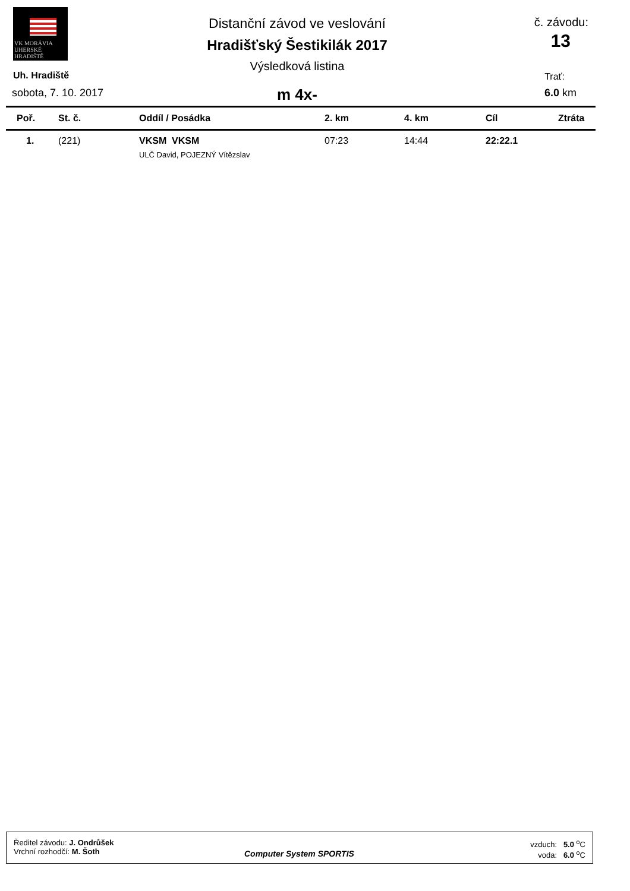VK MORÁVIA
UHERSKÉ HRADIŠTĚ
Distanční závod ve veslování
Hradišťský Šestikilák 2017
Výsledková listina
m 4x-
Uh. Hradiště
sobota, 7. 10. 2017
č. závodu:
13
Trať:
6.0 km
| Poř. | St. č. | Oddíl / Posádka | 2. km | 4. km | Cíl | Ztráta |
| --- | --- | --- | --- | --- | --- | --- |
| 1. | (221) | VKSM VKSM ULČ David, POJEZNÝ Vítězslav | 07:23 | 14:44 | 22:22.1 | |
Ředitel závodu: J. Ondrůšek
Vrchní rozhodčí: M. Šoth
Computer System SPORTIS
vzduch: 5.0 <sup>o</sup>C
voda: 6.0 <sup>o</sup>C